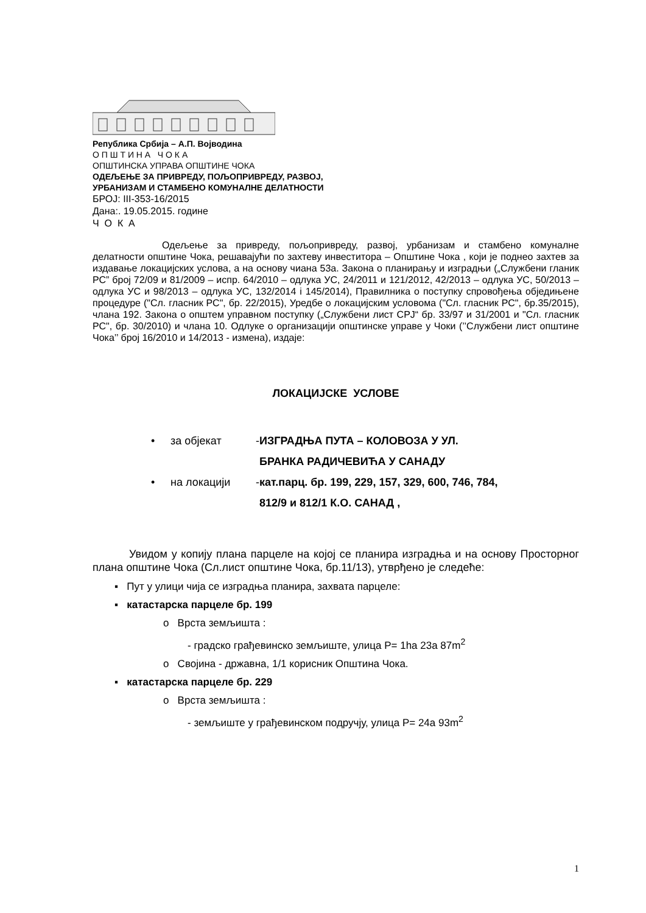Република Србија – А.П. Војводина
О П Ш Т И Н А Ч О К А
ОПШТИНСКА УПРАВА ОПШТИНЕ ЧОКА
ОДЕЉЕЊЕ ЗА ПРИВРЕДУ, ПОЉОПРИВРЕДУ, РАЗВОЈ,
УРБАНИЗАМ И СТАМБЕНО КОМУНАЛНЕ ДЕЛАТНОСТИ
БРОЈ: III-353-16/2015
Дана:. 19.05.2015. године
Ч О К А
Одељење за привреду, пољопривреду, развој, урбанизам и стамбено комуналне делатности општине Чока, решавајући по захтеву инвеститора – Општине Чока , који је поднео захтев за издавање локацијских услова, а на основу чиана 53а. Закона о планирању и изградњи („Службени гланик РС” број 72/09 и 81/2009 – испр. 64/2010 – одлука УС, 24/2011 и 121/2012, 42/2013 – одлука УС, 50/2013 – одлука УС и 98/2013 – одлука УС, 132/2014 і 145/2014), Правилника о поступку спровођења обједињене процедуре ("Сл. гласник РС", бр. 22/2015), Уредбе о локацијским условома ("Сл. гласник РС", бр.35/2015), члана 192. Закона о општем управном поступку („Службени лист СРЈ“ бр. 33/97 и 31/2001 и "Сл. гласник РС", бр. 30/2010) и члана 10. Одлуке о организацији општинске управе у Чоки (’’Службени лист општине Чока’’ број 16/2010 и 14/2013 - измена), издаје:
ЛОКАЦИЈСКЕ УСЛОВЕ
• за објекат - ИЗГРАДЊА ПУТА – КОЛОВОЗА У УЛ.
БРАНКА РАДИЧЕВИЋА У САНАДУ
• на локацији - кат.парц. бр. 199, 229, 157, 329, 600, 746, 784,
812/9 и 812/1 К.О. САНАД ,
Увидом у копију плана парцеле на којој се планира изградња и на основу Просторног плана општине Чока (Сл.лист општине Чока, бр.11/13), утврђено је следеће:
▪ Пут у улици чија се изградња планира, захвата парцеле:
▪ катастарска парцеле бр. 199
o Врста земљишта :
- градско грађевинско земљиште, улица P= 1ha 23a 87m<sup>2</sup>
o Својина - државна, 1/1 корисник Општина Чока.
▪ катастарска парцеле бр. 229
o Врста земљишта :
- земљиште у грађевинском подручју, улица P= 24a 93m<sup>2</sup>
1